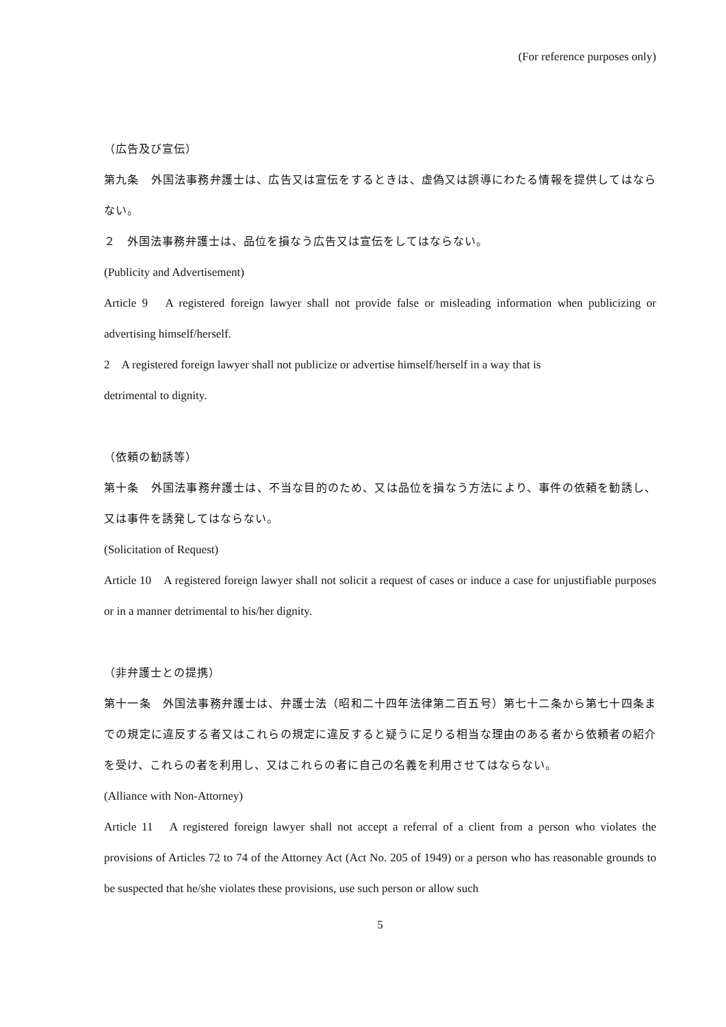(For reference purposes only)
（広告及び宣伝）
第九条　外国法事務弁護士は、広告又は宣伝をするときは、虚偽又は誤導にわたる情報を提供してはならない。
２　外国法事務弁護士は、品位を損なう広告又は宣伝をしてはならない。
(Publicity and Advertisement)
Article 9　A registered foreign lawyer shall not provide false or misleading information when publicizing or advertising himself/herself.
2　A registered foreign lawyer shall not publicize or advertise himself/herself in a way that is
detrimental to dignity.
（依頼の勧誘等）
第十条　外国法事務弁護士は、不当な目的のため、又は品位を損なう方法により、事件の依頼を勧誘し、又は事件を誘発してはならない。
(Solicitation of Request)
Article 10　A registered foreign lawyer shall not solicit a request of cases or induce a case for unjustifiable purposes or in a manner detrimental to his/her dignity.
（非弁護士との提携）
第十一条　外国法事務弁護士は、弁護士法（昭和二十四年法律第二百五号）第七十二条から第七十四条までの規定に違反する者又はこれらの規定に違反すると疑うに足りる相当な理由のある者から依頼者の紹介を受け、これらの者を利用し、又はこれらの者に自己の名義を利用させてはならない。
(Alliance with Non-Attorney)
Article 11　A registered foreign lawyer shall not accept a referral of a client from a person who violates the provisions of Articles 72 to 74 of the Attorney Act (Act No. 205 of 1949) or a person who has reasonable grounds to be suspected that he/she violates these provisions, use such person or allow such
5